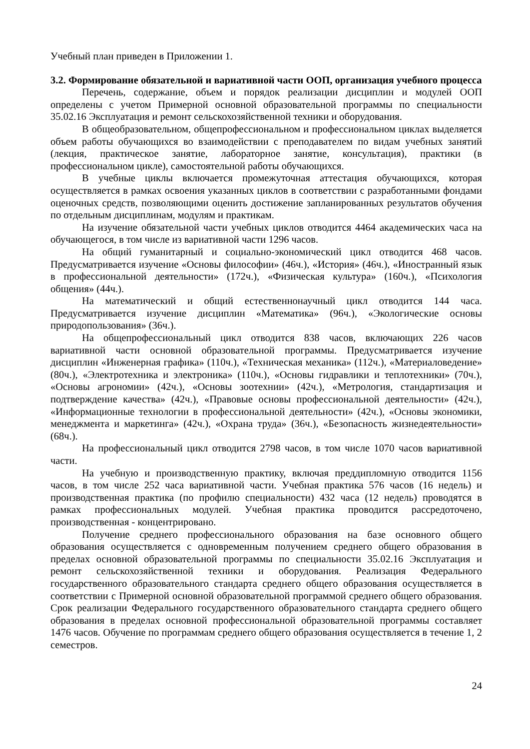Учебный план приведен в Приложении 1.
3.2. Формирование обязательной и вариативной части ООП, организация учебного процесса
Перечень, содержание, объем и порядок реализации дисциплин и модулей ООП определены с учетом Примерной основной образовательной программы по специальности 35.02.16 Эксплуатация и ремонт сельскохозяйственной техники и оборудования.
В общеобразовательном, общепрофессиональном и профессиональном циклах выделяется объем работы обучающихся во взаимодействии с преподавателем по видам учебных занятий (лекция, практическое занятие, лабораторное занятие, консультация), практики (в профессиональном цикле), самостоятельной работы обучающихся.
В учебные циклы включается промежуточная аттестация обучающихся, которая осуществляется в рамках освоения указанных циклов в соответствии с разработанными фондами оценочных средств, позволяющими оценить достижение запланированных результатов обучения по отдельным дисциплинам, модулям и практикам.
На изучение обязательной части учебных циклов отводится 4464 академических часа на обучающегося, в том числе из вариативной части 1296 часов.
На общий гуманитарный и социально-экономический цикл отводится 468 часов. Предусматривается изучение «Основы философии» (46ч.), «История» (46ч.), «Иностранный язык в профессиональной деятельности» (172ч.), «Физическая культура» (160ч.), «Психология общения» (44ч.).
На математический и общий естественнонаучный цикл отводится 144 часа. Предусматривается изучение дисциплин «Математика» (96ч.), «Экологические основы природопользования» (36ч.).
На общепрофессиональный цикл отводится 838 часов, включающих 226 часов вариативной части основной образовательной программы. Предусматривается изучение дисциплин «Инженерная графика» (110ч.), «Техническая механика» (112ч.), «Материаловедение» (80ч.), «Электротехника и электроника» (110ч.), «Основы гидравлики и теплотехники» (70ч.), «Основы агрономии» (42ч.), «Основы зоотехнии» (42ч.), «Метрология, стандартизация и подтверждение качества» (42ч.), «Правовые основы профессиональной деятельности» (42ч.), «Информационные технологии в профессиональной деятельности» (42ч.), «Основы экономики, менеджмента и маркетинга» (42ч.), «Охрана труда» (36ч.), «Безопасность жизнедеятельности» (68ч.).
На профессиональный цикл отводится 2798 часов, в том числе 1070 часов вариативной части.
На учебную и производственную практику, включая преддипломную отводится 1156 часов, в том числе 252 часа вариативной части. Учебная практика 576 часов (16 недель) и производственная практика (по профилю специальности) 432 часа (12 недель) проводятся в рамках профессиональных модулей. Учебная практика проводится рассредоточено, производственная - концентрировано.
Получение среднего профессионального образования на базе основного общего образования осуществляется с одновременным получением среднего общего образования в пределах основной образовательной программы по специальности 35.02.16 Эксплуатация и ремонт сельскохозяйственной техники и оборудования. Реализация Федерального государственного образовательного стандарта среднего общего образования осуществляется в соответствии с Примерной основной образовательной программой среднего общего образования. Срок реализации Федерального государственного образовательного стандарта среднего общего образования в пределах основной профессиональной образовательной программы составляет 1476 часов. Обучение по программам среднего общего образования осуществляется в течение 1, 2 семестров.
24